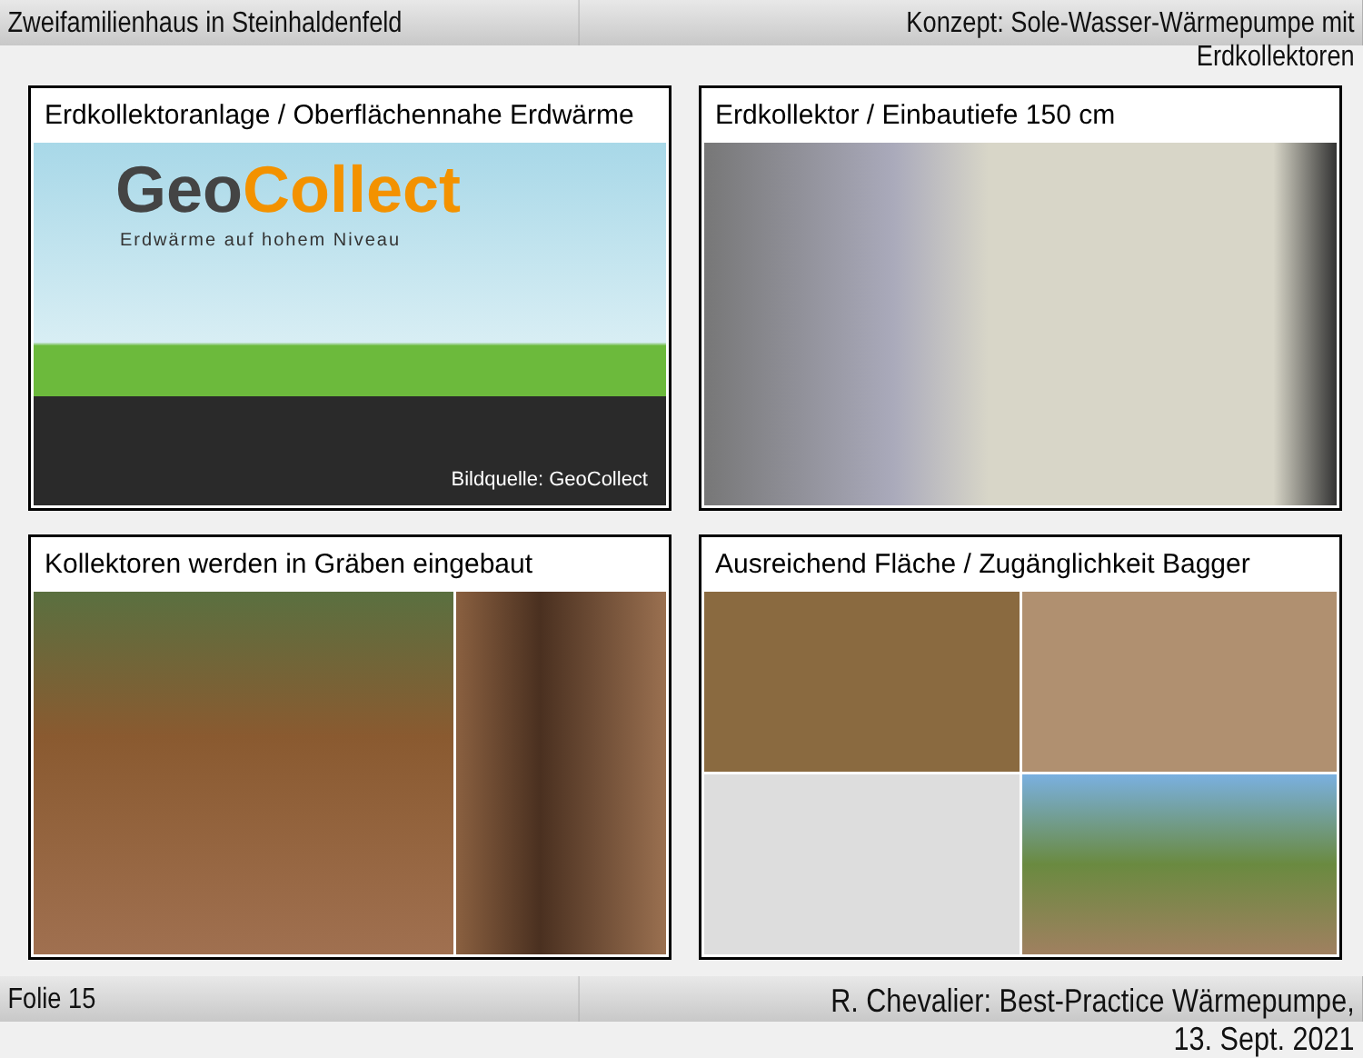Zweifamilienhaus in Steinhaldenfeld
Konzept: Sole-Wasser-Wärmepumpe mit Erdkollektoren
Erdkollektoranlage / Oberflächennahe Erdwärme
GeoCollect
Erdwärme auf hohem Niveau
Bildquelle: GeoCollect
Erdkollektor / Einbautiefe 150 cm
Kollektoren werden in Gräben eingebaut
Ausreichend Fläche / Zugänglichkeit Bagger
Folie 15 R. Chevalier: Best-Practice Wärmepumpe, 13. Sept. 2021